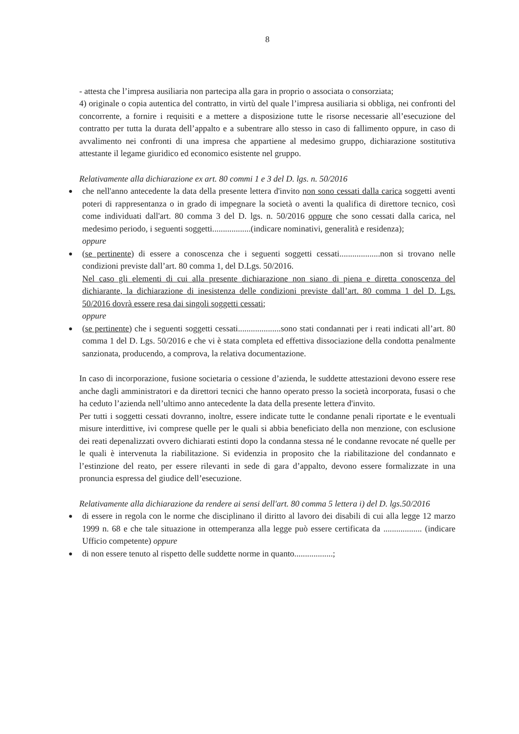8
- attesta che l’impresa ausiliaria non partecipa alla gara in proprio o associata o consorziata;
4) originale o copia autentica del contratto, in virtù del quale l’impresa ausiliaria si obbliga, nei confronti del concorrente, a fornire i requisiti e a mettere a disposizione tutte le risorse necessarie all’esecuzione del contratto per tutta la durata dell’appalto e a subentrare allo stesso in caso di fallimento oppure, in caso di avvalimento nei confronti di una impresa che appartiene al medesimo gruppo, dichiarazione sostitutiva attestante il legame giuridico ed economico esistente nel gruppo.
Relativamente alla dichiarazione ex art. 80 commi 1 e 3 del D. lgs. n. 50/2016
● che nell'anno antecedente la data della presente lettera d'invito non sono cessati dalla carica soggetti aventi poteri di rappresentanza o in grado di impegnare la società o aventi la qualifica di direttore tecnico, così come individuati dall'art. 80 comma 3 del D. lgs. n. 50/2016 oppure che sono cessati dalla carica, nel medesimo periodo, i seguenti soggetti..................(indicare nominativi, generalità e residenza);
oppure
● (se pertinente) di essere a conoscenza che i seguenti soggetti cessati...................non si trovano nelle condizioni previste dall’art. 80 comma 1, del D.Lgs. 50/2016.
Nel caso gli elementi di cui alla presente dichiarazione non siano di piena e diretta conoscenza del dichiarante, la dichiarazione di inesistenza delle condizioni previste dall’art. 80 comma 1 del D. Lgs. 50/2016 dovrà essere resa dai singoli soggetti cessati;
oppure
● (se pertinente) che i seguenti soggetti cessati....................sono stati condannati per i reati indicati all’art. 80 comma 1 del D. Lgs. 50/2016 e che vi è stata completa ed effettiva dissociazione della condotta penalmente sanzionata, producendo, a comprova, la relativa documentazione.
In caso di incorporazione, fusione societaria o cessione d’azienda, le suddette attestazioni devono essere rese anche dagli amministratori e da direttori tecnici che hanno operato presso la società incorporata, fusasi o che ha ceduto l’azienda nell’ultimo anno antecedente la data della presente lettera d'invito.
Per tutti i soggetti cessati dovranno, inoltre, essere indicate tutte le condanne penali riportate e le eventuali misure interdittive, ivi comprese quelle per le quali si abbia beneficiato della non menzione, con esclusione dei reati depenalizzati ovvero dichiarati estinti dopo la condanna stessa né le condanne revocate né quelle per le quali è intervenuta la riabilitazione. Si evidenzia in proposito che la riabilitazione del condannato e l’estinzione del reato, per essere rilevanti in sede di gara d’appalto, devono essere formalizzate in una pronuncia espressa del giudice dell’esecuzione.
Relativamente alla dichiarazione da rendere ai sensi dell'art. 80 comma 5 lettera i) del D. lgs.50/2016
● di essere in regola con le norme che disciplinano il diritto al lavoro dei disabili di cui alla legge 12 marzo 1999 n. 68 e che tale situazione in ottemperanza alla legge può essere certificata da .................. (indicare Ufficio competente) oppure
● di non essere tenuto al rispetto delle suddette norme in quanto..................;